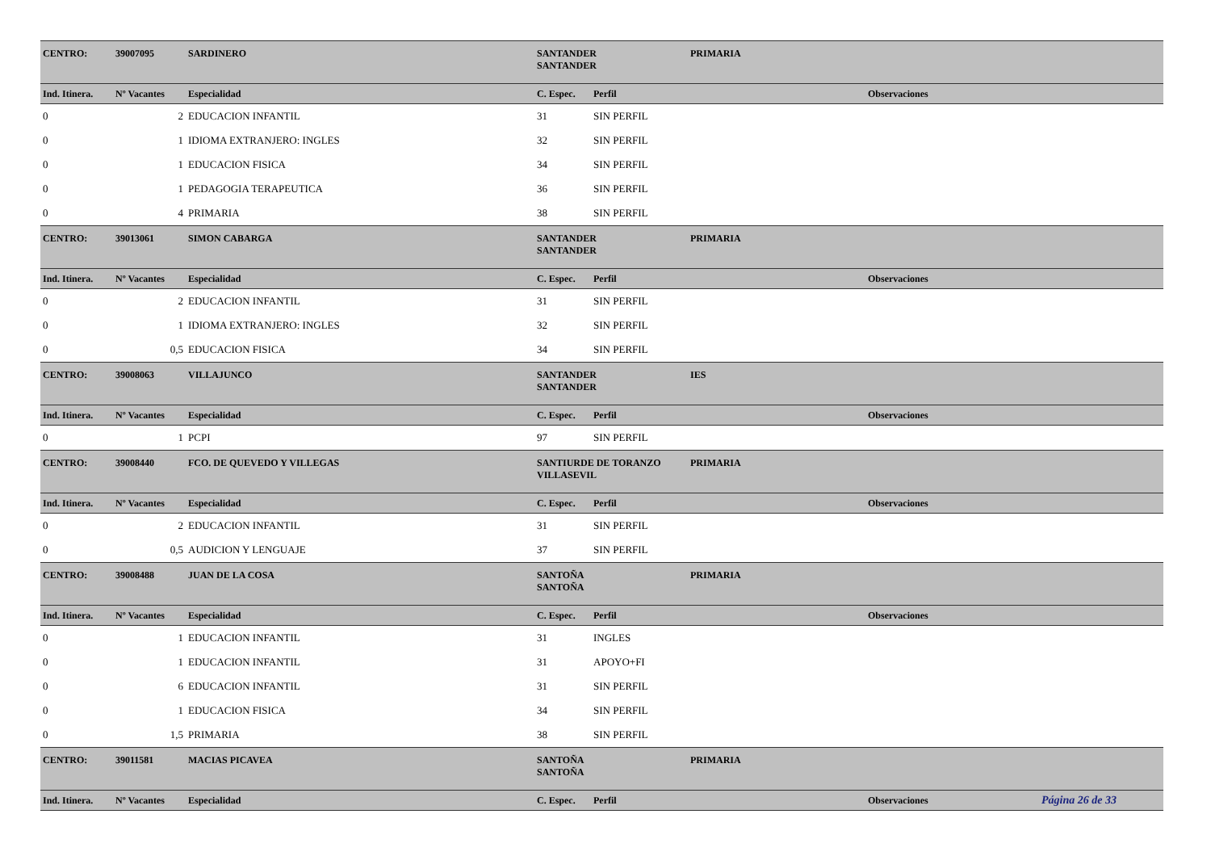| CENTRO: | 39007095 | SARDINERO | SANTANDER SANTANDER | | PRIMARIA | |
| Ind. Itinera. | Nº Vacantes | Especialidad | C. Espec. | Perfil | | Observaciones |
| 0 | 2 | EDUCACION INFANTIL | 31 | SIN PERFIL | | |
| 0 | 1 | IDIOMA EXTRANJERO: INGLES | 32 | SIN PERFIL | | |
| 0 | 1 | EDUCACION FISICA | 34 | SIN PERFIL | | |
| 0 | 1 | PEDAGOGIA TERAPEUTICA | 36 | SIN PERFIL | | |
| 0 | 4 | PRIMARIA | 38 | SIN PERFIL | | |
| CENTRO: | 39013061 | SIMON CABARGA | SANTANDER SANTANDER | | PRIMARIA | |
| Ind. Itinera. | Nº Vacantes | Especialidad | C. Espec. | Perfil | | Observaciones |
| 0 | 2 | EDUCACION INFANTIL | 31 | SIN PERFIL | | |
| 0 | 1 | IDIOMA EXTRANJERO: INGLES | 32 | SIN PERFIL | | |
| 0 | 0,5 | EDUCACION FISICA | 34 | SIN PERFIL | | |
| CENTRO: | 39008063 | VILLAJUNCO | SANTANDER SANTANDER | | IES | |
| Ind. Itinera. | Nº Vacantes | Especialidad | C. Espec. | Perfil | | Observaciones |
| 0 | 1 | PCPI | 97 | SIN PERFIL | | |
| CENTRO: | 39008440 | FCO. DE QUEVEDO Y VILLEGAS | SANTIURDE DE TORANZO VILLASEVIL | | PRIMARIA | |
| Ind. Itinera. | Nº Vacantes | Especialidad | C. Espec. | Perfil | | Observaciones |
| 0 | 2 | EDUCACION INFANTIL | 31 | SIN PERFIL | | |
| 0 | 0,5 | AUDICION Y LENGUAJE | 37 | SIN PERFIL | | |
| CENTRO: | 39008488 | JUAN DE LA COSA | SANTOÑA SANTOÑA | | PRIMARIA | |
| Ind. Itinera. | Nº Vacantes | Especialidad | C. Espec. | Perfil | | Observaciones |
| 0 | 1 | EDUCACION INFANTIL | 31 | INGLES | | |
| 0 | 1 | EDUCACION INFANTIL | 31 | APOYO+FI | | |
| 0 | 6 | EDUCACION INFANTIL | 31 | SIN PERFIL | | |
| 0 | 1 | EDUCACION FISICA | 34 | SIN PERFIL | | |
| 0 | 1,5 | PRIMARIA | 38 | SIN PERFIL | | |
| CENTRO: | 39011581 | MACIAS PICAVEA | SANTOÑA SANTOÑA | | PRIMARIA | |
| Ind. Itinera. | Nº Vacantes | Especialidad | C. Espec. | Perfil | | Observaciones |
Página 26 de 33